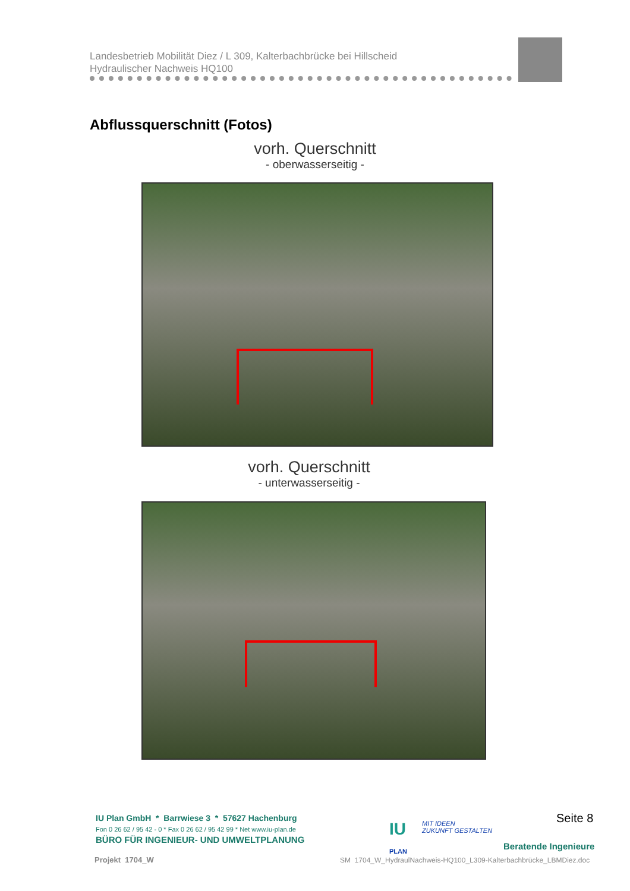Landesbetrieb Mobilität Diez / L 309, Kalterbachbrücke bei Hillscheid
Hydraulischer Nachweis HQ100
Abflussquerschnitt (Fotos)
vorh. Querschnitt
- oberwasserseitig -
vorh. Querschnitt
- unterwasserseitig -
IU Plan GmbH * Barrwiese 3 * 57627 Hachenburg
Fon 0 26 62 / 95 42 - 0 * Fax 0 26 62 / 95 42 99 * Net www.iu-plan.de
BÜRO FÜR INGENIEUR- UND UMWELTPLANUNG
IU
PLAN
MIT IDEEN
ZUKUNFT GESTALTEN
Seite 8
Beratende Ingenieure
Projekt 1704_W
SM 1704_W_HydraulNachweis-HQ100_L309-Kalterbachbrücke_LBMDiez.doc